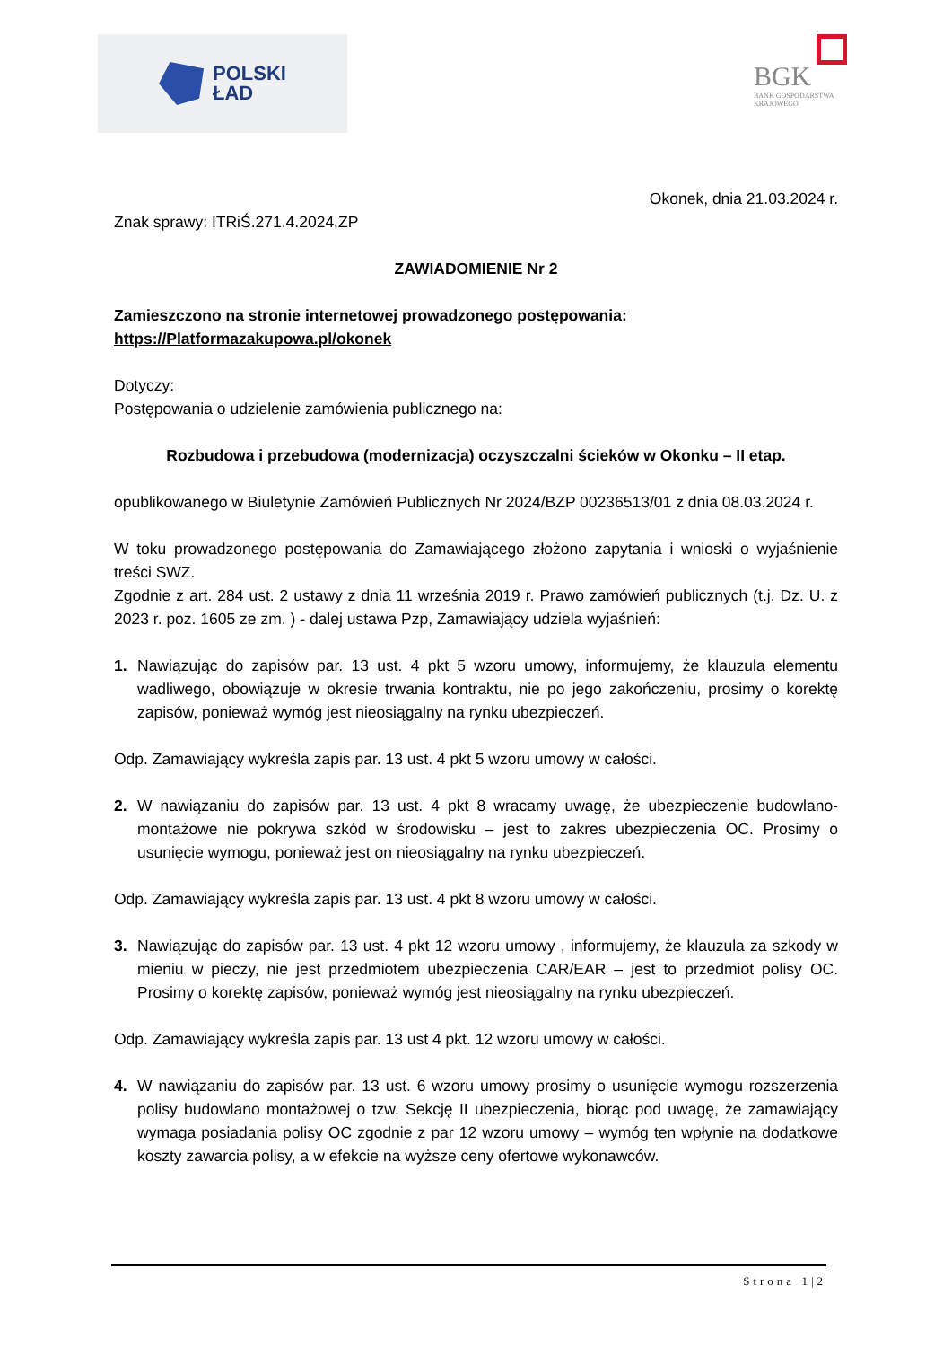POLSKI
ŁAD
BGK
BANK GOSPODARSTWA
KRAJOWEGO
Okonek, dnia 21.03.2024 r.
Znak sprawy: ITRiŚ.271.4.2024.ZP
ZAWIADOMIENIE Nr 2
Zamieszczono na stronie internetowej prowadzonego postępowania:
https://Platformazakupowa.pl/okonek
Dotyczy:
Postępowania o udzielenie zamówienia publicznego na:
Rozbudowa i przebudowa (modernizacja) oczyszczalni ścieków w Okonku – II etap.
opublikowanego w Biuletynie Zamówień Publicznych Nr 2024/BZP 00236513/01 z dnia 08.03.2024 r.
W toku prowadzonego postępowania do Zamawiającego złożono zapytania i wnioski o wyjaśnienie treści SWZ.
Zgodnie z art. 284 ust. 2 ustawy z dnia 11 września 2019 r. Prawo zamówień publicznych (t.j. Dz. U. z 2023 r. poz. 1605 ze zm. ) - dalej ustawa Pzp, Zamawiający udziela wyjaśnień:
1. Nawiązując do zapisów par. 13 ust. 4 pkt 5 wzoru umowy, informujemy, że klauzula elementu wadliwego, obowiązuje w okresie trwania kontraktu, nie po jego zakończeniu, prosimy o korektę zapisów, ponieważ wymóg jest nieosiągalny na rynku ubezpieczeń.
Odp. Zamawiający wykreśla zapis par. 13 ust. 4 pkt 5 wzoru umowy w całości.
2. W nawiązaniu do zapisów par. 13 ust. 4 pkt 8 wracamy uwagę, że ubezpieczenie budowlano-montażowe nie pokrywa szkód w środowisku – jest to zakres ubezpieczenia OC. Prosimy o usunięcie wymogu, ponieważ jest on nieosiągalny na rynku ubezpieczeń.
Odp. Zamawiający wykreśla zapis par. 13 ust. 4 pkt 8 wzoru umowy w całości.
3. Nawiązując do zapisów par. 13 ust. 4 pkt 12 wzoru umowy , informujemy, że klauzula za szkody w mieniu w pieczy, nie jest przedmiotem ubezpieczenia CAR/EAR – jest to przedmiot polisy OC. Prosimy o korektę zapisów, ponieważ wymóg jest nieosiągalny na rynku ubezpieczeń.
Odp. Zamawiający wykreśla zapis par. 13 ust 4 pkt. 12 wzoru umowy w całości.
4. W nawiązaniu do zapisów par. 13 ust. 6 wzoru umowy prosimy o usunięcie wymogu rozszerzenia polisy budowlano montażowej o tzw. Sekcję II ubezpieczenia, biorąc pod uwagę, że zamawiający wymaga posiadania polisy OC zgodnie z par 12 wzoru umowy – wymóg ten wpłynie na dodatkowe koszty zawarcia polisy, a w efekcie na wyższe ceny ofertowe wykonawców.
Strona 1|2